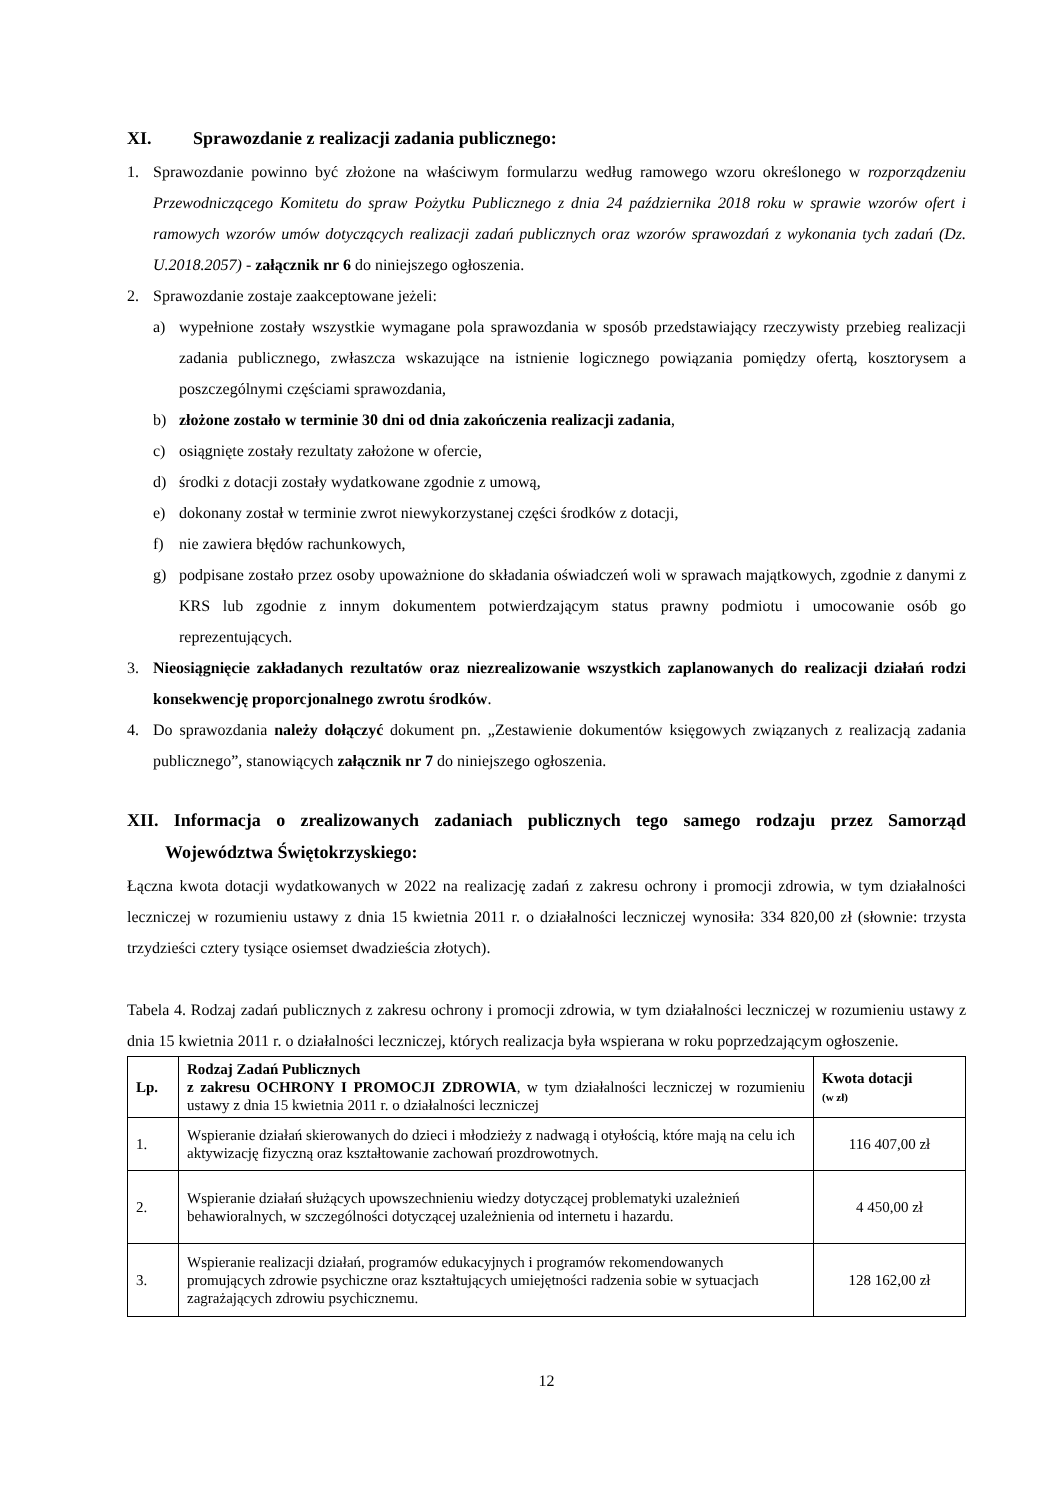XI. Sprawozdanie z realizacji zadania publicznego:
1. Sprawozdanie powinno być złożone na właściwym formularzu według ramowego wzoru określonego w rozporządzeniu Przewodniczącego Komitetu do spraw Pożytku Publicznego z dnia 24 października 2018 roku w sprawie wzorów ofert i ramowych wzorów umów dotyczących realizacji zadań publicznych oraz wzorów sprawozdań z wykonania tych zadań (Dz. U.2018.2057) - załącznik nr 6 do niniejszego ogłoszenia.
2. Sprawozdanie zostaje zaakceptowane jeżeli:
a) wypełnione zostały wszystkie wymagane pola sprawozdania w sposób przedstawiający rzeczywisty przebieg realizacji zadania publicznego, zwłaszcza wskazujące na istnienie logicznego powiązania pomiędzy ofertą, kosztorysem a poszczególnymi częściami sprawozdania,
b) złożone zostało w terminie 30 dni od dnia zakończenia realizacji zadania,
c) osiągnięte zostały rezultaty założone w ofercie,
d) środki z dotacji zostały wydatkowane zgodnie z umową,
e) dokonany został w terminie zwrot niewykorzystanej części środków z dotacji,
f) nie zawiera błędów rachunkowych,
g) podpisane zostało przez osoby upoważnione do składania oświadczeń woli w sprawach majątkowych, zgodnie z danymi z KRS lub zgodnie z innym dokumentem potwierdzającym status prawny podmiotu i umocowanie osób go reprezentujących.
3. Nieosiągnięcie zakładanych rezultatów oraz niezrealizowanie wszystkich zaplanowanych do realizacji działań rodzi konsekwencję proporcjonalnego zwrotu środków.
4. Do sprawozdania należy dołączyć dokument pn. „Zestawienie dokumentów księgowych związanych z realizacją zadania publicznego”, stanowiących załącznik nr 7 do niniejszego ogłoszenia.
XII. Informacja o zrealizowanych zadaniach publicznych tego samego rodzaju przez Samorząd Województwa Świętokrzyskiego:
Łączna kwota dotacji wydatkowanych w 2022 na realizację zadań z zakresu ochrony i promocji zdrowia, w tym działalności leczniczej w rozumieniu ustawy z dnia 15 kwietnia 2011 r. o działalności leczniczej wynosiła: 334 820,00 zł (słownie: trzysta trzydzieści cztery tysiące osiemset dwadzieścia złotych).
Tabela 4. Rodzaj zadań publicznych z zakresu ochrony i promocji zdrowia, w tym działalności leczniczej w rozumieniu ustawy z dnia 15 kwietnia 2011 r. o działalności leczniczej, których realizacja była wspierana w roku poprzedzającym ogłoszenie.
| Lp. | Rodzaj Zadań Publicznych z zakresu OCHRONY I PROMOCJI ZDROWIA , w tym działalności leczniczej w rozumieniu ustawy z dnia 15 kwietnia 2011 r. o działalności leczniczej | Kwota dotacji (w zł) |
| --- | --- | --- |
| 1. | Wspieranie działań skierowanych do dzieci i młodzieży z nadwagą i otyłością, które mają na celu ich aktywizację fizyczną oraz kształtowanie zachowań prozdrowotnych. | 116 407,00 zł |
| 2. | Wspieranie działań służących upowszechnieniu wiedzy dotyczącej problematyki uzależnień behawioralnych, w szczególności dotyczącej uzależnienia od internetu i hazardu. | 4 450,00 zł |
| 3. | Wspieranie realizacji działań, programów edukacyjnych i programów rekomendowanych promujących zdrowie psychiczne oraz kształtujących umiejętności radzenia sobie w sytuacjach zagrażających zdrowiu psychicznemu. | 128 162,00 zł |
12